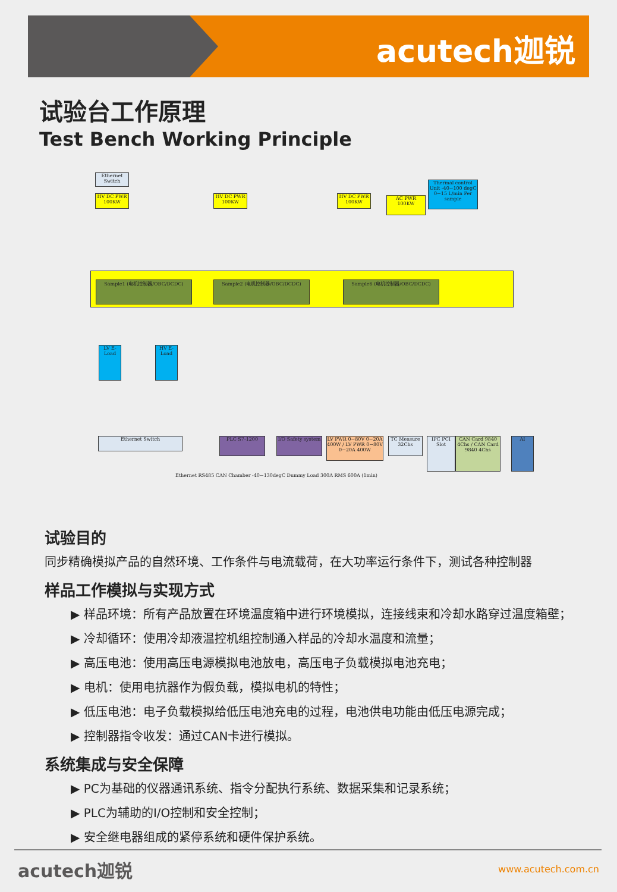acutech迦锐
试验台工作原理
Test Bench Working Principle
Sample1 (电机控制器/OBC/DCDC) Sample2 (电机控制器/OBC/DCDC) Sample6 (电机控制器/OBC/DCDC)
Ethernet Switch
HV DC PWR 100KW
HV DC PWR 100KW
HV DC PWR 100KW
AC PWR 100KW
Thermal control Unit -40~100 degC 0~15 L/min Per sample
LV E-Load
HV E-Load
Ethernet Switch PLC S7-1200
I/O Safety system
LV PWR 0~80V 0~20A 400W / LV PWR 0~80V 0~20A 400W
TC Measure 32Chs
IPC PCI Slot
CAN Card 9840 4Chs / CAN Card 9840 4Chs
AI
Ethernet RS485 CAN Chamber -40~130degC Dummy Load 300A RMS 600A (1min)
试验目的
同步精确模拟产品的自然环境、工作条件与电流载荷，在大功率运行条件下，测试各种控制器
样品工作模拟与实现方式
▶ 样品环境：所有产品放置在环境温度箱中进行环境模拟，连接线束和冷却水路穿过温度箱壁；
▶ 冷却循环：使用冷却液温控机组控制通入样品的冷却水温度和流量；
▶ 高压电池：使用高压电源模拟电池放电，高压电子负载模拟电池充电；
▶ 电机：使用电抗器作为假负载，模拟电机的特性；
▶ 低压电池：电子负载模拟给低压电池充电的过程，电池供电功能由低压电源完成；
▶ 控制器指令收发：通过CAN卡进行模拟。
系统集成与安全保障
▶ PC为基础的仪器通讯系统、指令分配执行系统、数据采集和记录系统；
▶ PLC为辅助的I/O控制和安全控制；
▶ 安全继电器组成的紧停系统和硬件保护系统。
acutech迦锐 www.acutech.com.cn